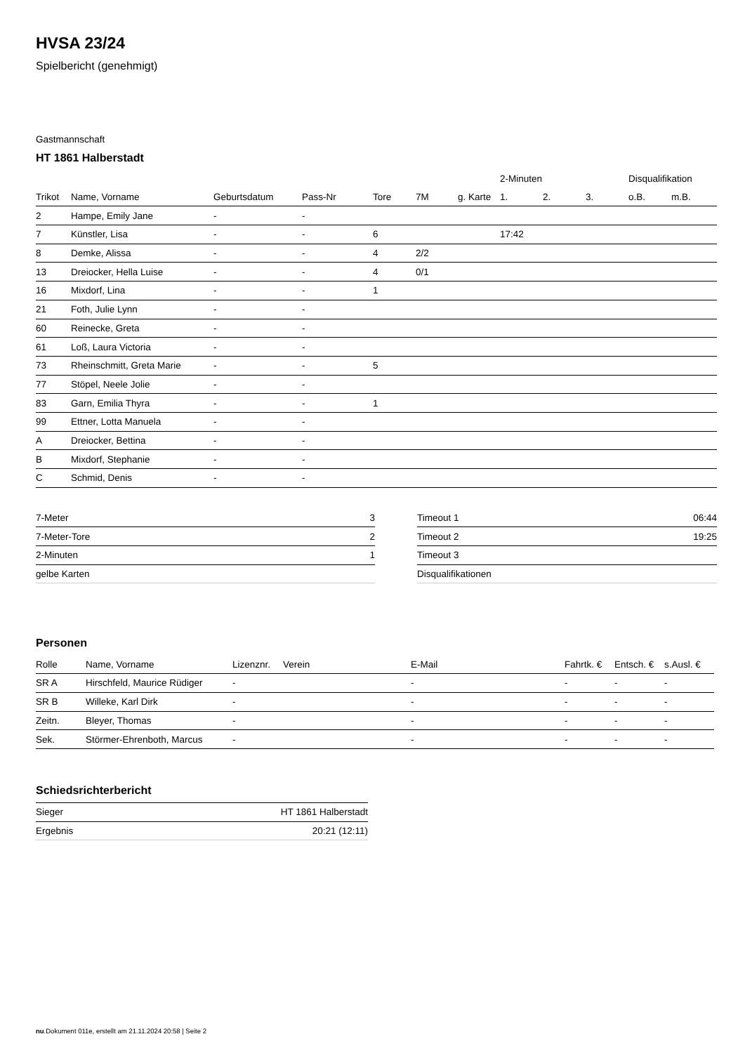HVSA 23/24
Spielbericht (genehmigt)
Gastmannschaft
HT 1861 Halberstadt
| | | | | | | | 2-Minuten | | | Disqualifikation | |
| --- | --- | --- | --- | --- | --- | --- | --- | --- | --- | --- | --- |
| Trikot | Name, Vorname | Geburtsdatum | Pass-Nr | Tore | 7M | g. Karte | 1. | 2. | 3. | o.B. | m.B. |
| 2 | Hampe, Emily Jane | - | - | | | | | | | | |
| 7 | Künstler, Lisa | - | - | 6 | | | 17:42 | | | | |
| 8 | Demke, Alissa | - | - | 4 | 2/2 | | | | | | |
| 13 | Dreiocker, Hella Luise | - | - | 4 | 0/1 | | | | | | |
| 16 | Mixdorf, Lina | - | - | 1 | | | | | | | |
| 21 | Foth, Julie Lynn | - | - | | | | | | | | |
| 60 | Reinecke, Greta | - | - | | | | | | | | |
| 61 | Loß, Laura Victoria | - | - | | | | | | | | |
| 73 | Rheinschmitt, Greta Marie | - | - | 5 | | | | | | | |
| 77 | Stöpel, Neele Jolie | - | - | | | | | | | | |
| 83 | Garn, Emilia Thyra | - | - | 1 | | | | | | | |
| 99 | Ettner, Lotta Manuela | - | - | | | | | | | | |
| A | Dreiocker, Bettina | - | - | | | | | | | | |
| B | Mixdorf, Stephanie | - | - | | | | | | | | |
| C | Schmid, Denis | - | - | | | | | | | | |
| 7-Meter | 3 |
| 7-Meter-Tore | 2 |
| 2-Minuten | 1 |
| gelbe Karten | |
| Timeout 1 | 06:44 |
| Timeout 2 | 19:25 |
| Timeout 3 | |
| Disqualifikationen | |
Personen
| Rolle | Name, Vorname | Lizenznr. | Verein | E-Mail | Fahrtk. € | Entsch. € | s.Ausl. € |
| --- | --- | --- | --- | --- | --- | --- | --- |
| SR A | Hirschfeld, Maurice Rüdiger | - | | - | - | - | - |
| SR B | Willeke, Karl Dirk | - | | - | - | - | - |
| Zeitn. | Bleyer, Thomas | - | | - | - | - | - |
| Sek. | Störmer-Ehrenboth, Marcus | - | | - | - | - | - |
Schiedsrichterbericht
| Sieger | HT 1861 Halberstadt |
| Ergebnis | 20:21 (12:11) |
nu.Dokument 011e, erstellt am 21.11.2024 20:58 | Seite 2